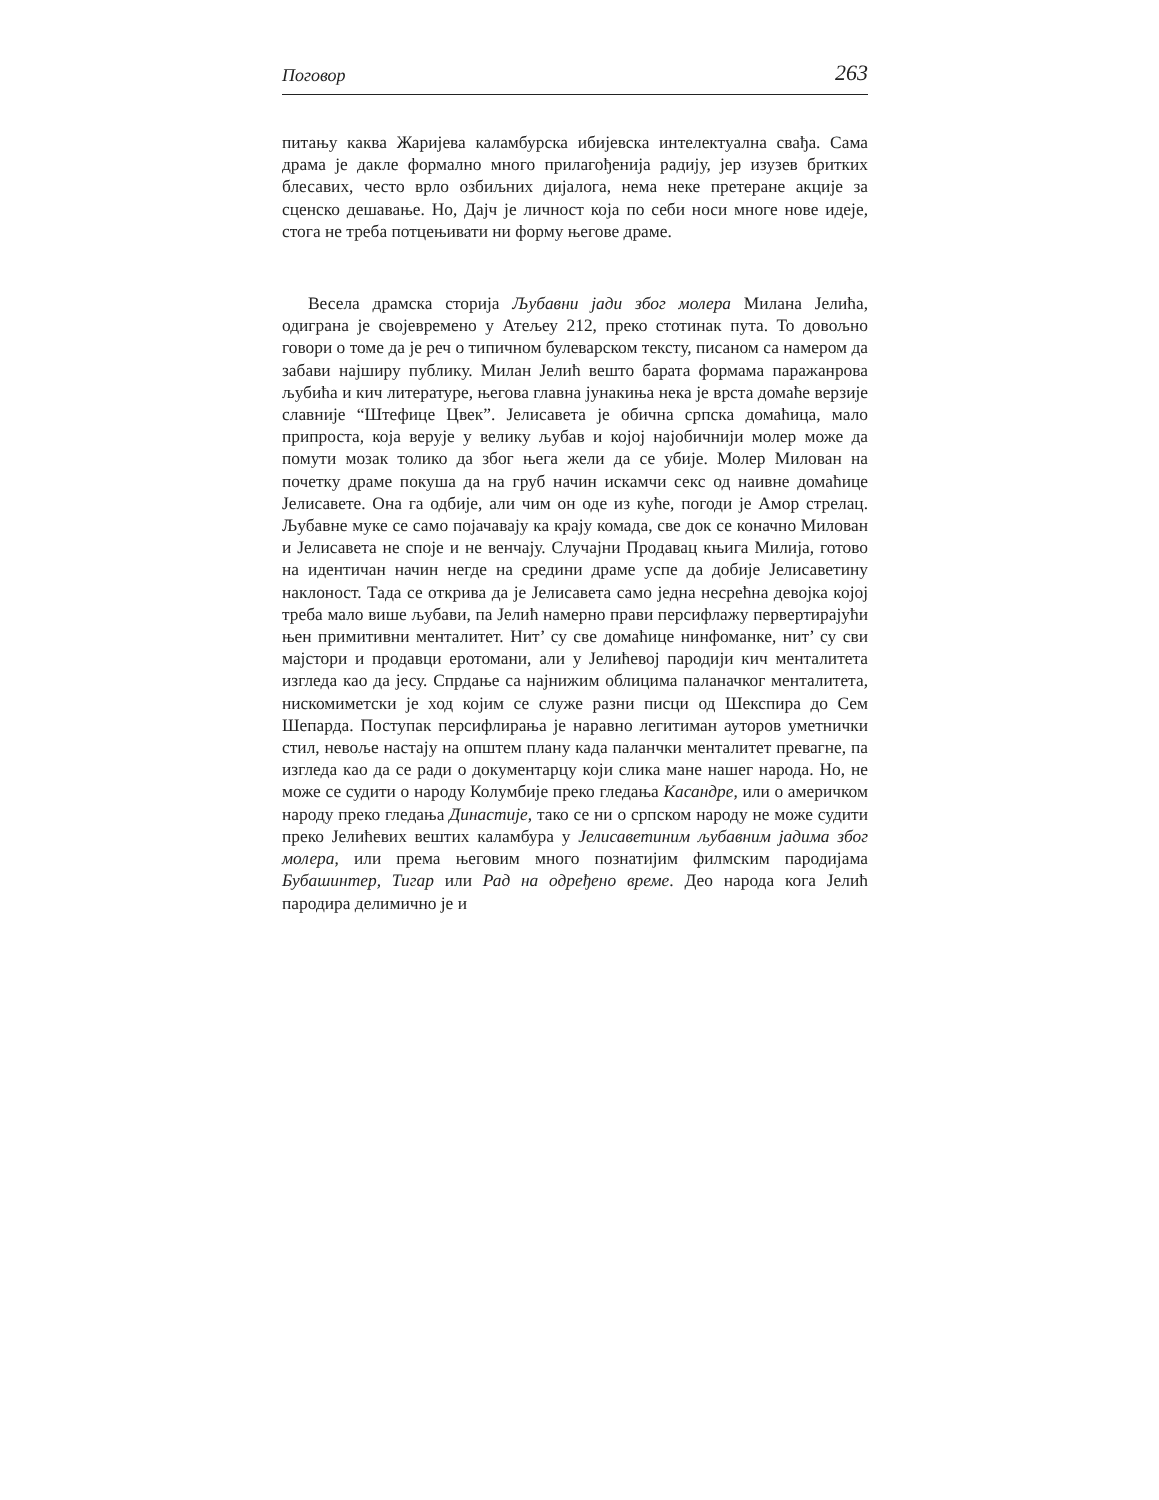Поговор 263
питању каква Жаријева каламбурска ибијевска интелектуална свађа. Сама драма је дакле формално много прилагођенија радију, јер изузев бритких блесавих, често врло озбиљних дијалога, нема неке претеране акције за сценско дешавање. Но, Дајч је личност која по себи носи многе нове идеје, стога не треба потцењивати ни форму његове драме.
Весела драмска сторија Љубавни јади због молера Милана Јелића, одиграна је својевремено у Атељеу 212, преко стотинак пута. То довољно говори о томе да је реч о типичном булеварском тексту, писаном са намером да забави најширу публику. Милан Јелић вешто барата формама паражанрова љубића и кич литературе, његова главна јунакиња нека је врста домаће верзије славније “Штефице Цвек”. Јелисавета је обична српска домаћица, мало припроста, која верује у велику љубав и којој најобичнији молер може да помути мозак толико да због њега жели да се убије. Молер Милован на почетку драме покуша да на груб начин искамчи секс од наивне домаћице Јелисавете. Она га одбије, али чим он оде из куће, погоди је Амор стрелац. Љубавне муке се само појачавају ка крају комада, све док се коначно Милован и Јелисавета не споје и не венчају. Случајни Продавац књига Милија, готово на идентичан начин негде на средини драме успе да добије Јелисаветину наклоност. Тада се открива да је Јелисавета само једна несрећна девојка којој треба мало више љубави, па Јелић намерно прави персифлажу первертирајући њен примитивни менталитет. Нит’ су све домаћице нинфоманке, нит’ су сви мајстори и продавци еротомани, али у Јелићевој пародији кич менталитета изгледа као да јесу. Спрдање са најнижим облицима паланачког менталитета, нискомиметски је ход којим се служе разни писци од Шекспира до Сем Шепарда. Поступак персифлирања је наравно легитиман ауторов уметнички стил, невоље настају на општем плану када паланчки менталитет превагне, па изгледа као да се ради о документарцу који слика мане нашег народа. Но, не може се судити о народу Колумбије преко гледања Касандре, или о америчком народу преко гледања Династије, тако се ни о српском народу не може судити преко Јелићевих вештих каламбура у Јелисаветиним љубавним јадима због молера, или према његовим много познатијим филмским пародијама Бубашинтер, Тигар или Рад на одређено време. Део народа кога Јелић пародира делимично је и